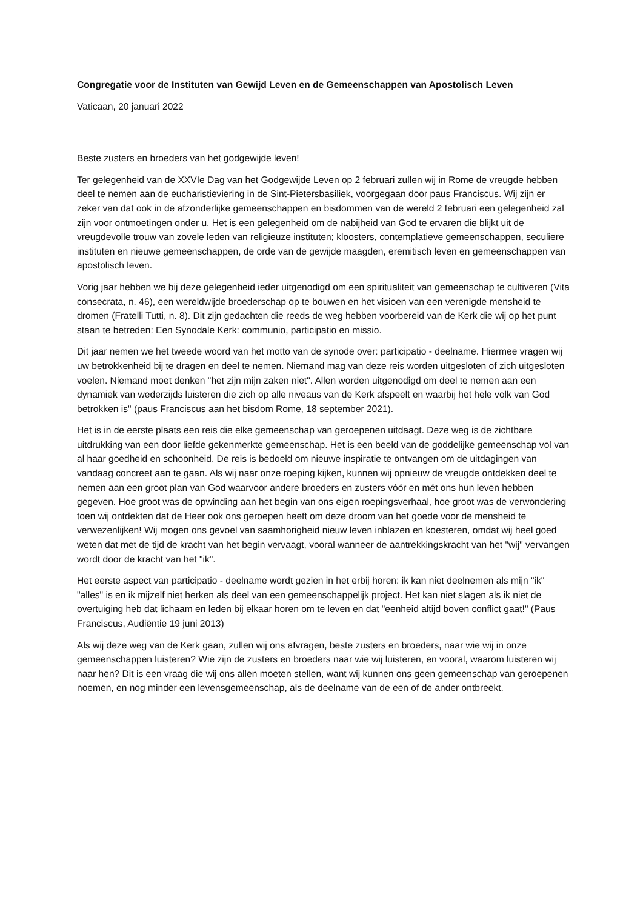Congregatie voor de Instituten van Gewijd Leven en de Gemeenschappen van Apostolisch Leven
Vaticaan, 20 januari 2022
Beste zusters en broeders van het godgewijde leven!
Ter gelegenheid van de XXVIe Dag van het Godgewijde Leven op 2 februari zullen wij in Rome de vreugde hebben deel te nemen aan de eucharistieviering in de Sint-Pietersbasiliek, voorgegaan door paus Franciscus. Wij zijn er zeker van dat ook in de afzonderlijke gemeenschappen en bisdommen van de wereld 2 februari een gelegenheid zal zijn voor ontmoetingen onder u. Het is een gelegenheid om de nabijheid van God te ervaren die blijkt uit de vreugdevolle trouw van zovele leden van religieuze instituten; kloosters, contemplatieve gemeenschappen, seculiere instituten en nieuwe gemeenschappen, de orde van de gewijde maagden, eremitisch leven en gemeenschappen van apostolisch leven.
Vorig jaar hebben we bij deze gelegenheid ieder uitgenodigd om een spiritualiteit van gemeenschap te cultiveren (Vita consecrata, n. 46), een wereldwijde broederschap op te bouwen en het visioen van een verenigde mensheid te dromen (Fratelli Tutti, n. 8). Dit zijn gedachten die reeds de weg hebben voorbereid van de Kerk die wij op het punt staan te betreden: Een Synodale Kerk: communio, participatio en missio.
Dit jaar nemen we het tweede woord van het motto van de synode over: participatio - deelname. Hiermee vragen wij uw betrokkenheid bij te dragen en deel te nemen. Niemand mag van deze reis worden uitgesloten of zich uitgesloten voelen. Niemand moet denken "het zijn mijn zaken niet". Allen worden uitgenodigd om deel te nemen aan een dynamiek van wederzijds luisteren die zich op alle niveaus van de Kerk afspeelt en waarbij het hele volk van God betrokken is" (paus Franciscus aan het bisdom Rome, 18 september 2021).
Het is in de eerste plaats een reis die elke gemeenschap van geroepenen uitdaagt. Deze weg is de zichtbare uitdrukking van een door liefde gekenmerkte gemeenschap. Het is een beeld van de goddelijke gemeenschap vol van al haar goedheid en schoonheid. De reis is bedoeld om nieuwe inspiratie te ontvangen om de uitdagingen van vandaag concreet aan te gaan. Als wij naar onze roeping kijken, kunnen wij opnieuw de vreugde ontdekken deel te nemen aan een groot plan van God waarvoor andere broeders en zusters vóór en mét ons hun leven hebben gegeven. Hoe groot was de opwinding aan het begin van ons eigen roepingsverhaal, hoe groot was de verwondering toen wij ontdekten dat de Heer ook ons geroepen heeft om deze droom van het goede voor de mensheid te verwezenlijken! Wij mogen ons gevoel van saamhorigheid nieuw leven inblazen en koesteren, omdat wij heel goed weten dat met de tijd de kracht van het begin vervaagt, vooral wanneer de aantrekkingskracht van het "wij" vervangen wordt door de kracht van het "ik".
Het eerste aspect van participatio - deelname wordt gezien in het erbij horen: ik kan niet deelnemen als mijn "ik" "alles" is en ik mijzelf niet herken als deel van een gemeenschappelijk project. Het kan niet slagen als ik niet de overtuiging heb dat lichaam en leden bij elkaar horen om te leven en dat "eenheid altijd boven conflict gaat!" (Paus Franciscus, Audiëntie 19 juni 2013)
Als wij deze weg van de Kerk gaan, zullen wij ons afvragen, beste zusters en broeders, naar wie wij in onze gemeenschappen luisteren? Wie zijn de zusters en broeders naar wie wij luisteren, en vooral, waarom luisteren wij naar hen? Dit is een vraag die wij ons allen moeten stellen, want wij kunnen ons geen gemeenschap van geroepenen noemen, en nog minder een levensgemeenschap, als de deelname van de een of de ander ontbreekt.